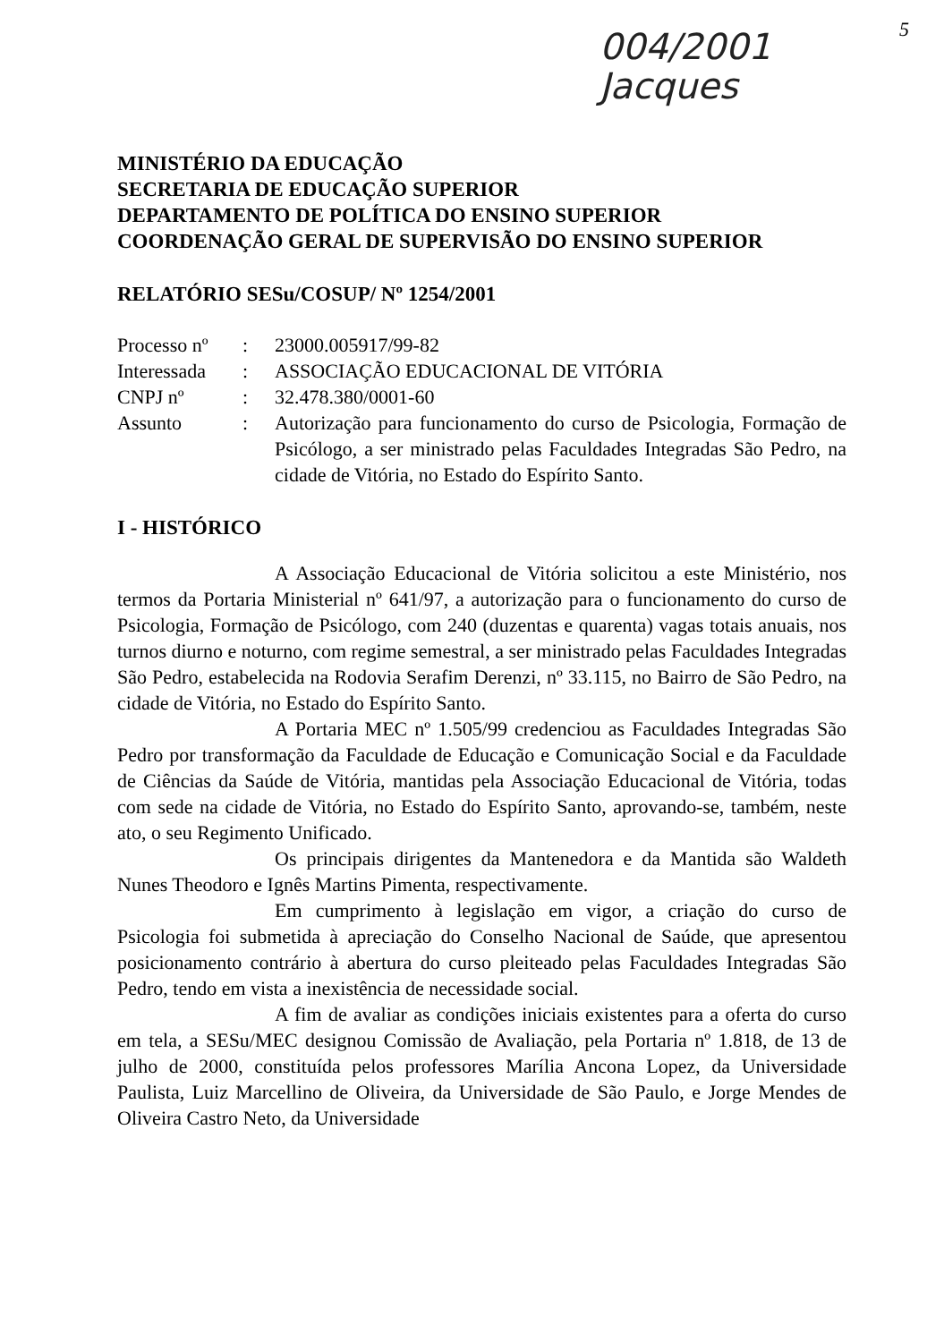004/2001
Jacques
5
MINISTÉRIO DA EDUCAÇÃO
SECRETARIA DE EDUCAÇÃO SUPERIOR
DEPARTAMENTO DE POLÍTICA DO ENSINO SUPERIOR
COORDENAÇÃO GERAL DE SUPERVISÃO DO ENSINO SUPERIOR
RELATÓRIO SESu/COSUP/ Nº 1254/2001
| Processo nº | : | 23000.005917/99-82 |
| Interessada | : | ASSOCIAÇÃO EDUCACIONAL DE VITÓRIA |
| CNPJ nº | : | 32.478.380/0001-60 |
| Assunto | : | Autorização para funcionamento do curso de Psicologia, Formação de Psicólogo, a ser ministrado pelas Faculdades Integradas São Pedro, na cidade de Vitória, no Estado do Espírito Santo. |
I - HISTÓRICO
A Associação Educacional de Vitória solicitou a este Ministério, nos termos da Portaria Ministerial nº 641/97, a autorização para o funcionamento do curso de Psicologia, Formação de Psicólogo, com 240 (duzentas e quarenta) vagas totais anuais, nos turnos diurno e noturno, com regime semestral, a ser ministrado pelas Faculdades Integradas São Pedro, estabelecida na Rodovia Serafim Derenzi, nº 33.115, no Bairro de São Pedro, na cidade de Vitória, no Estado do Espírito Santo.
A Portaria MEC nº 1.505/99 credenciou as Faculdades Integradas São Pedro por transformação da Faculdade de Educação e Comunicação Social e da Faculdade de Ciências da Saúde de Vitória, mantidas pela Associação Educacional de Vitória, todas com sede na cidade de Vitória, no Estado do Espírito Santo, aprovando-se, também, neste ato, o seu Regimento Unificado.
Os principais dirigentes da Mantenedora e da Mantida são Waldeth Nunes Theodoro e Ignês Martins Pimenta, respectivamente.
Em cumprimento à legislação em vigor, a criação do curso de Psicologia foi submetida à apreciação do Conselho Nacional de Saúde, que apresentou posicionamento contrário à abertura do curso pleiteado pelas Faculdades Integradas São Pedro, tendo em vista a inexistência de necessidade social.
A fim de avaliar as condições iniciais existentes para a oferta do curso em tela, a SESu/MEC designou Comissão de Avaliação, pela Portaria nº 1.818, de 13 de julho de 2000, constituída pelos professores Marília Ancona Lopez, da Universidade Paulista, Luiz Marcellino de Oliveira, da Universidade de São Paulo, e Jorge Mendes de Oliveira Castro Neto, da Universidade